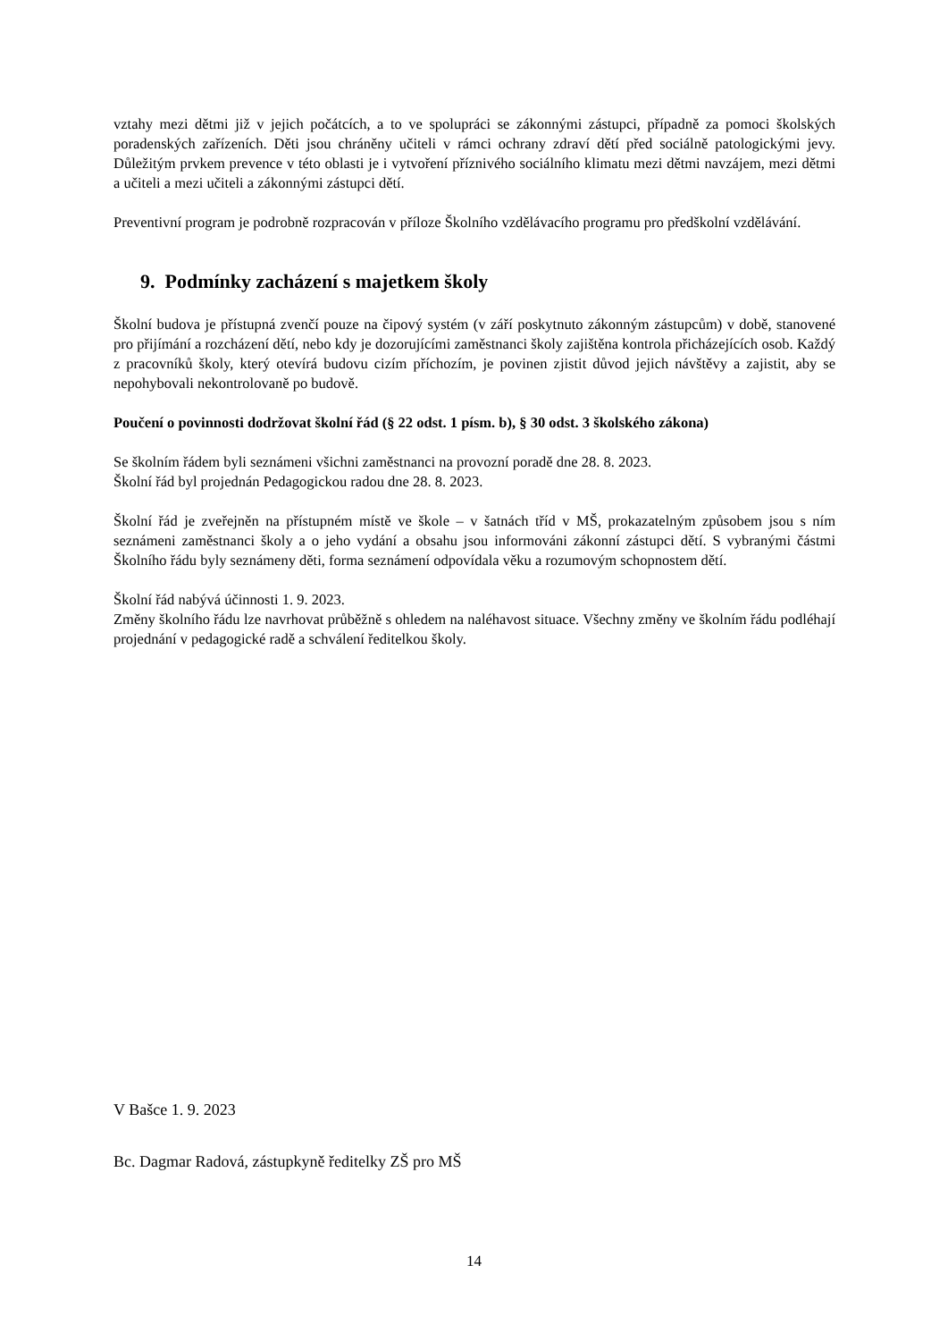vztahy mezi dětmi již v jejich počátcích, a to ve spolupráci se zákonnými zástupci, případně za pomoci školských poradenských zařízeních. Děti jsou chráněny učiteli v rámci ochrany zdraví dětí před sociálně patologickými jevy. Důležitým prvkem prevence v této oblasti je i vytvoření příznivého sociálního klimatu mezi dětmi navzájem, mezi dětmi a učiteli a mezi učiteli a zákonnými zástupci dětí.
Preventivní program je podrobně rozpracován v příloze Školního vzdělávacího programu pro předškolní vzdělávání.
9. Podmínky zacházení s majetkem školy
Školní budova je přístupná zvenčí pouze na čipový systém (v září poskytnuto zákonným zástupcům) v době, stanovené pro přijímání a rozcházení dětí, nebo kdy je dozorujícími zaměstnanci školy zajištěna kontrola přicházejících osob. Každý z pracovníků školy, který otevírá budovu cizím příchozím, je povinen zjistit důvod jejich návštěvy a zajistit, aby se nepohybovali nekontrolovaně po budově.
Poučení o povinnosti dodržovat školní řád (§ 22 odst. 1 písm. b), § 30 odst. 3 školského zákona)
Se školním řádem byli seznámeni všichni zaměstnanci na provozní poradě dne 28. 8. 2023.
Školní řád byl projednán Pedagogickou radou dne 28. 8. 2023.
Školní řád je zveřejněn na přístupném místě ve škole – v šatnách tříd v MŠ, prokazatelným způsobem jsou s ním seznámeni zaměstnanci školy a o jeho vydání a obsahu jsou informováni zákonní zástupci dětí. S vybranými částmi Školního řádu byly seznámeny děti, forma seznámení odpovídala věku a rozumovým schopnostem dětí.
Školní řád nabývá účinnosti 1. 9. 2023.
Změny školního řádu lze navrhovat průběžně s ohledem na naléhavost situace. Všechny změny ve školním řádu podléhají projednání v pedagogické radě a schválení ředitelkou školy.
V Bašce 1. 9. 2023
Bc. Dagmar Radová, zástupkyně ředitelky ZŠ pro MŠ
14